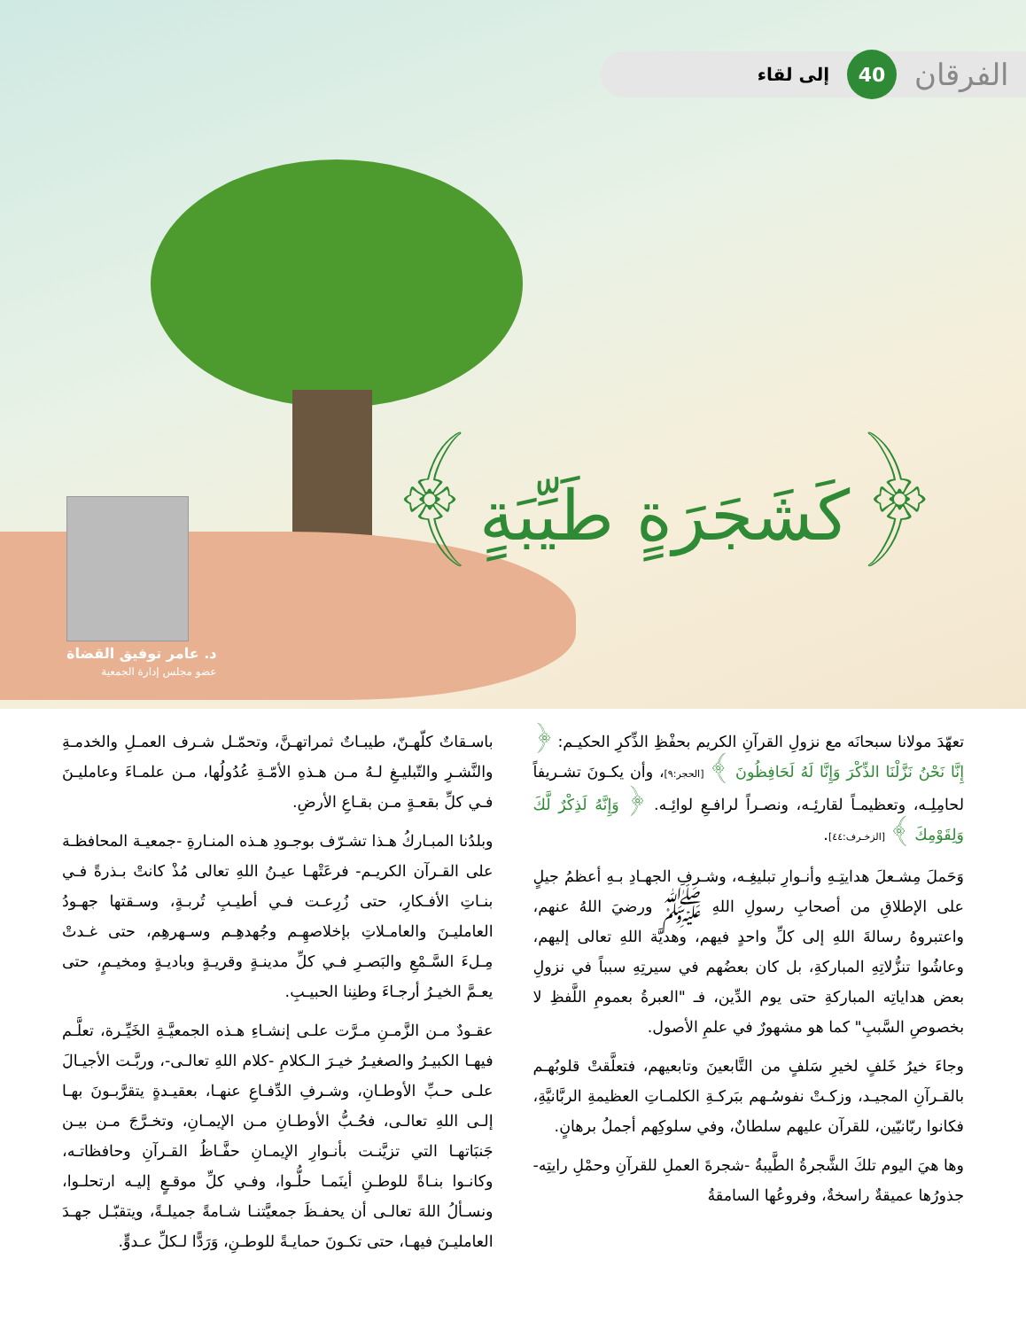الفرقان 40 إلى لقاء
﴿كَشَجَرَةٍ طَيِّبَةٍ﴾
د. عامر توفيق القضاة
عضو مجلس إدارة الجمعية
تعهّدَ مولانا سبحانَه مع نزولِ القرآنِ الكريم بحفْظِ الذِّكرِ الحكيـم: ﴿ إِنَّا نَحْنُ نَزَّلْنَا الذِّكْرَ وَإِنَّا لَهُ لَحَافِظُونَ ﴾ [الحجر:٩]، وأن يكـونَ تشـريفاً لحامِلِـه، وتعظيمـاً لقارئِـه، ونصـراً لرافـعِ لوائِـه. ﴿ وَإِنَّهُ لَذِكْرٌ لَّكَ وَلِقَوْمِكَ ﴾ [الزخـرف:٤٤].
وَحَملَ مِشـعلَ هدايتِـهِ وأنـوارِ تبليغِـه، وشـرفِ الجهـادِ بـهِ أعظمُ جيلٍ على الإطلاقِ من أصحابِ رسولِ اللهِ ﷺ ورضيَ اللهُ عنهم، واعتبروهُ رسالةَ اللهِ إلى كلِّ واحدٍ فيهم، وهديَّة اللهِ تعالى إليهم، وعاشُوا تنزُّلاتِهِ المباركةِ، بل كان بعضُهم في سيرتِهِ سبباً في نزولِ بعض هداياتِه المباركةِ حتى يوم الدِّين، فـ "العبرةُ بعمومِ اللَّفظِ لا بخصوصِ السَّببِ" كما هو مشهورٌ في علمِ الأصول.
وجاءَ خيرُ خَلفٍ لخيرِ سَلفٍ من التَّابعينَ وتابعيهم، فتعلَّقتْ قلوبُهـم بالقـرآنِ المجيـد، وزكـتْ نفوسُـهم ببَركـةِ الكلمـاتِ العظيمةِ الربَّانيَّةِ، فكانوا ربّانيّين، للقرآن عليهم سلطانٌ، وفي سلوكِهم أجملُ برهانٍ.
وها هيَ اليوم تلكَ الشَّجرةُ الطَّيبةُ -شجرةَ العملِ للقرآنِ وحمْلِ رايتِه- جذورُها عميقةٌ راسخةٌ، وفروعُها السامقةُ
باسـقاتٌ كلّهـنّ، طيبـاتٌ ثمراتهـنَّ، وتحمّـل شـرف العمـلِ والخدمـةِ والنَّشـرِ والتّبليـغِ لـهُ مـن هـذهِ الأمّـةِ عُدُولُها، مـن علمـاءَ وعامليـنَ فـي كلِّ بقعـةٍ مـن بقـاعِ الأرضِ.
وبلدُنا المبـاركُ هـذا تشـرّف بوجـودِ هـذه المنـارةِ -جمعيـة المحافظـة على القـرآن الكريـم- فرعَتْهـا عيـنُ اللهِ تعالى مُذْ كانتْ بـذرةً فـي بنـاتِ الأفـكارِ، حتى زُرِعـت فـي أطيـبِ تُربـةٍ، وسـقتها جهـودُ العامليـنَ والعامـلاتِ بإخلاصهِـم وجُهدهِـم وسـهرهِم، حتى غـدتْ مِـلءَ السَّـمْعِ والبَصـرِ فـي كلِّ مدينـةٍ وقريـةٍ وباديـةٍ ومخيـمٍ، حتى يعـمَّ الخيـرُ أرجـاءَ وطنِنا الحبيـبِ.
عقـودٌ مـن الزَّمـنِ مـرَّت علـى إنشـاءِ هـذه الجمعيَّـةِ الخَيِّـرة، تعلَّـم فيهـا الكبيـرُ والصغيـرُ خيـرَ الـكلامِ -كلام اللهِ تعالـى-، وربَّـت الأجيـالَ علـى حـبِّ الأوطـانِ، وشـرفِ الدِّفـاعِ عنهـا، بعقيـدةٍ يتقرَّبـونَ بهـا إلـى اللهِ تعالـى، فحُـبُّ الأوطـانِ مـن الإيمـانِ، وتخـرَّجَ مـن بيـن جَنبَاتهـا التي تزيَّنـت بأنـوارِ الإيمـانِ حفَّـاظُ القـرآنِ وحافظاتـه، وكانـوا بنـاةً للوطـنِ أينَمـا حلُّـوا، وفـي كلِّ موقـعٍ إليـه ارتحلـوا، ونسـألُ اللهَ تعالـى أن يحفـظَ جمعيَّتنـا شـامةً جميلـةً، ويتقبّـل جهـدَ العامليـنَ فيهـا، حتى تكـونَ حمايـةً للوطـنِ، وَرَدًّا لـكلِّ عـدوٍّ.